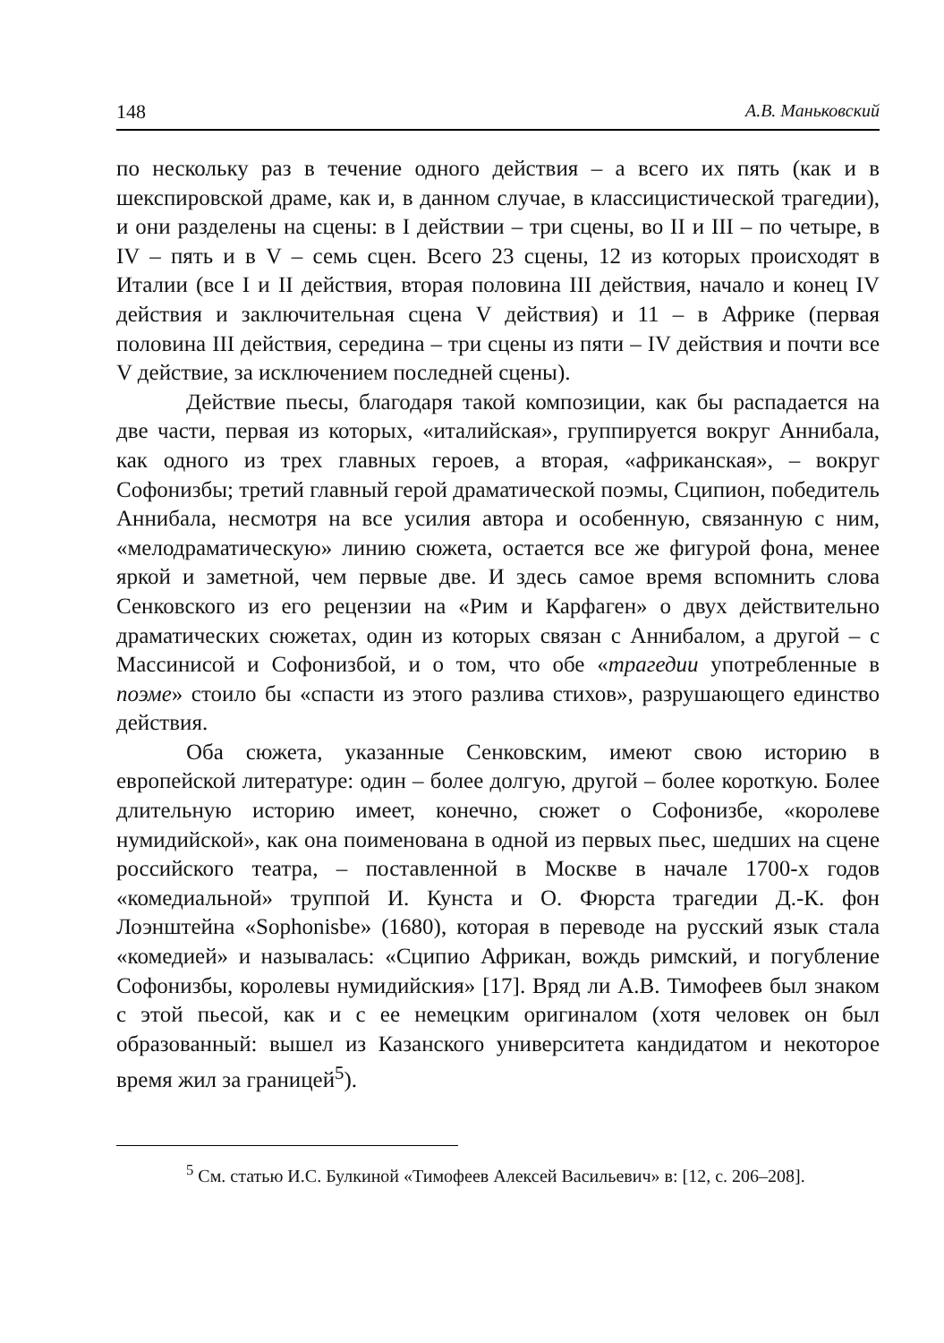148 А.В. Маньковский
по нескольку раз в течение одного действия – а всего их пять (как и в шекспировской драме, как и, в данном случае, в классицистической трагедии), и они разделены на сцены: в I действии – три сцены, во II и III – по четыре, в IV – пять и в V – семь сцен. Всего 23 сцены, 12 из которых происходят в Италии (все I и II действия, вторая половина III действия, начало и конец IV действия и заключительная сцена V действия) и 11 – в Африке (первая половина III действия, середина – три сцены из пяти – IV действия и почти все V действие, за исключением последней сцены).
Действие пьесы, благодаря такой композиции, как бы распадается на две части, первая из которых, «италийская», группируется вокруг Аннибала, как одного из трех главных героев, а вторая, «африканская», – вокруг Софонизбы; третий главный герой драматической поэмы, Сципион, победитель Аннибала, несмотря на все усилия автора и особенную, связанную с ним, «мелодраматическую» линию сюжета, остается все же фигурой фона, менее яркой и заметной, чем первые две. И здесь самое время вспомнить слова Сенковского из его рецензии на «Рим и Карфаген» о двух действительно драматических сюжетах, один из которых связан с Аннибалом, а другой – с Массинисой и Софонизбой, и о том, что обе «трагедии употребленные в поэме» стоило бы «спасти из этого разлива стихов», разрушающего единство действия.
Оба сюжета, указанные Сенковским, имеют свою историю в европейской литературе: один – более долгую, другой – более короткую. Более длительную историю имеет, конечно, сюжет о Софонизбе, «королеве нумидийской», как она поименована в одной из первых пьес, шедших на сцене российского театра, – поставленной в Москве в начале 1700-х годов «комедиальной» труппой И. Кунста и О. Фюрста трагедии Д.-К. фон Лоэнштейна «Sophonisbe» (1680), которая в переводе на русский язык стала «комедией» и называлась: «Сципио Африкан, вождь римский, и погубление Софонизбы, королевы нумидийския» [17]. Вряд ли А.В. Тимофеев был знаком с этой пьесой, как и с ее немецким оригиналом (хотя человек он был образованный: вышел из Казанского университета кандидатом и некоторое время жил за границей<sup>5</sup>).
<sup>5</sup> См. статью И.С. Булкиной «Тимофеев Алексей Васильевич» в: [12, с. 206–208].